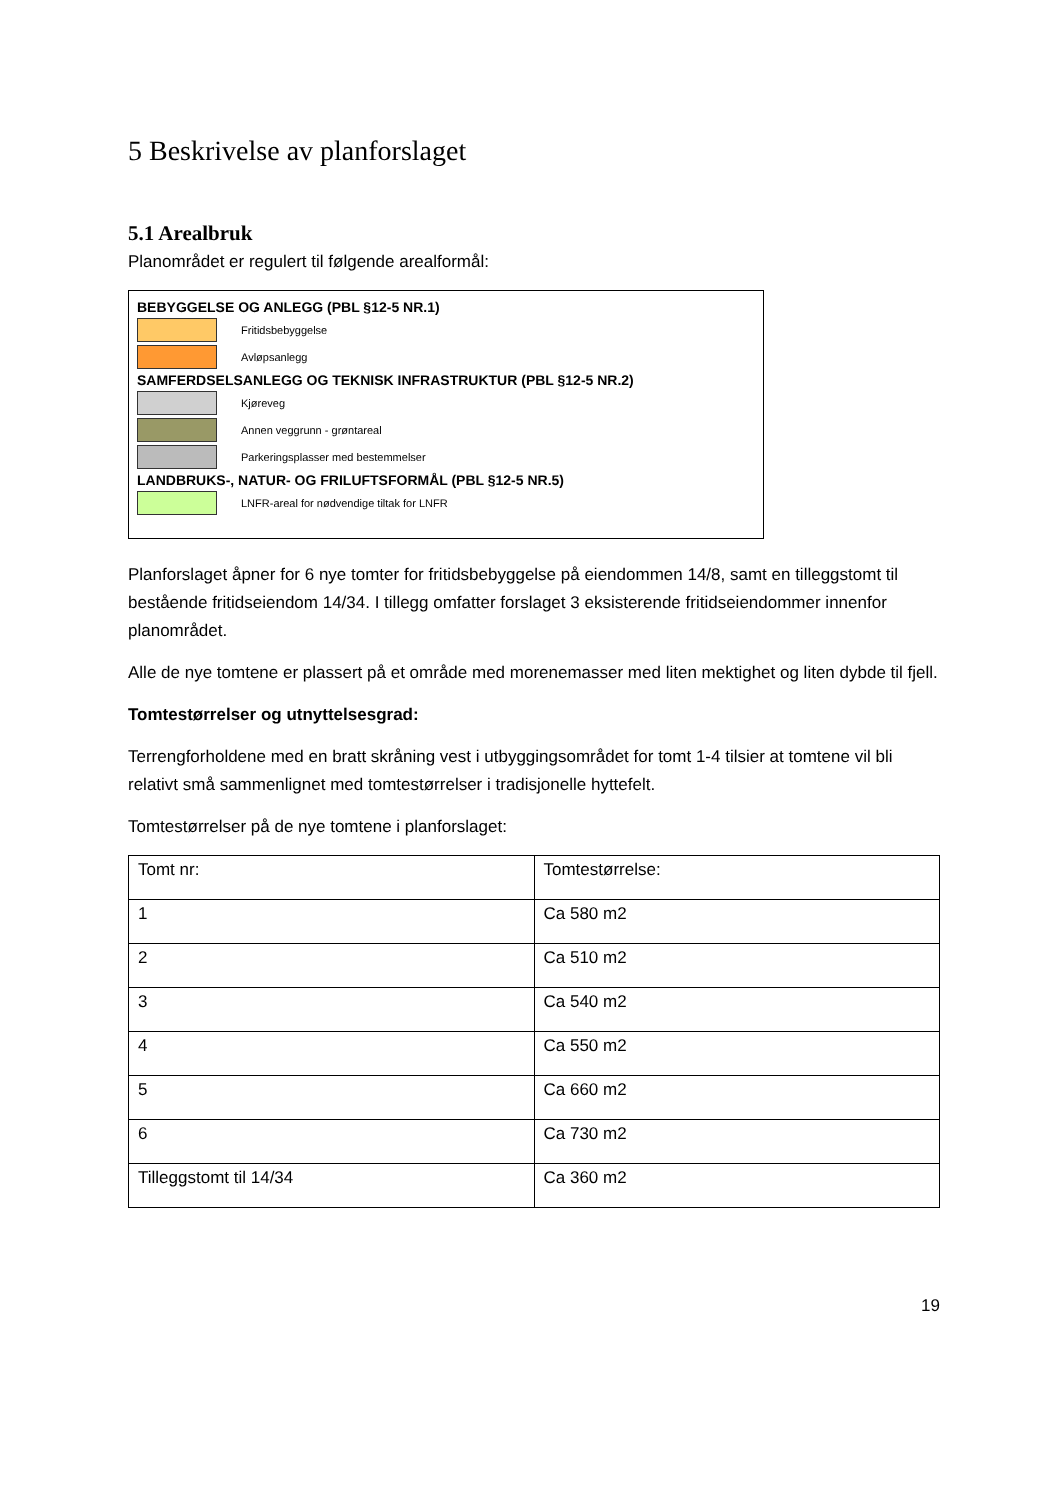5 Beskrivelse av planforslaget
5.1 Arealbruk
Planområdet er regulert til følgende arealformål:
BEBYGGELSE OG ANLEGG (PBL §12-5 NR.1)
Fritidsbebyggelse
Avløpsanlegg
SAMFERDSELSANLEGG OG TEKNISK INFRASTRUKTUR (PBL §12-5 NR.2)
Kjøreveg
Annen veggrunn - grøntareal
Parkeringsplasser med bestemmelser
LANDBRUKS-, NATUR- OG FRILUFTSFORMÅL (PBL §12-5 NR.5)
LNFR-areal for nødvendige tiltak for LNFR
Planforslaget åpner for 6 nye tomter for fritidsbebyggelse på eiendommen 14/8, samt en tilleggstomt til bestående fritidseiendom 14/34. I tillegg omfatter forslaget 3 eksisterende fritidseiendommer innenfor planområdet.
Alle de nye tomtene er plassert på et område med morenemasser med liten mektighet og liten dybde til fjell.
Tomtestørrelser og utnyttelsesgrad:
Terrengforholdene med en bratt skråning vest i utbyggingsområdet for tomt 1-4 tilsier at tomtene vil bli relativt små sammenlignet med tomtestørrelser i tradisjonelle hyttefelt.
Tomtestørrelser på de nye tomtene i planforslaget:
| Tomt nr: | Tomtestørrelse: |
| 1 | Ca 580 m2 |
| 2 | Ca 510 m2 |
| 3 | Ca 540 m2 |
| 4 | Ca 550 m2 |
| 5 | Ca 660 m2 |
| 6 | Ca 730 m2 |
| Tilleggstomt til 14/34 | Ca 360 m2 |
19